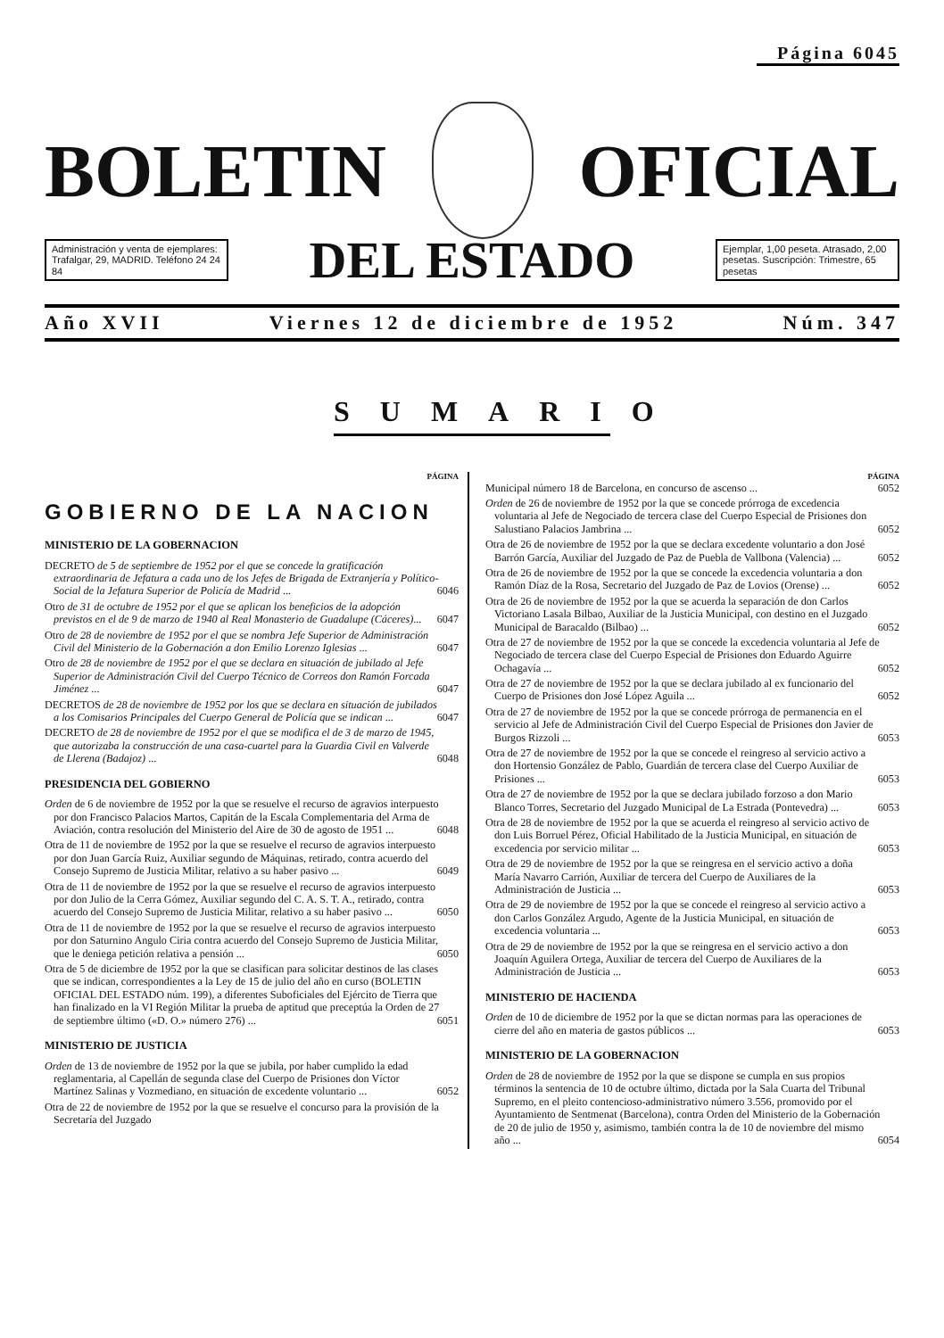Página 6045
BOLETIN OFICIAL
Administración y venta de ejemplares: Trafalgar, 29, MADRID. Teléfono 24 24 84
DEL ESTADO
Ejemplar, 1,00 peseta. Atrasado, 2,00 pesetas. Suscripción: Trimestre, 65 pesetas
Año XVII Viernes 12 de diciembre de 1952 Núm. 347
SUMARIO
PÁGINA
GOBIERNO DE LA NACION
MINISTERIO DE LA GOBERNACION
DECRETO de 5 de septiembre de 1952 por el que se concede la gratificación extraordinaria de Jefatura a cada uno de los Jefes de Brigada de Extranjería y Político-Social de la Jefatura Superior de Policía de Madrid ... 6046
Otro de 31 de octubre de 1952 por el que se aplican los beneficios de la adopción previstos en el de 9 de marzo de 1940 al Real Monasterio de Guadalupe (Cáceres)... 6047
Otro de 28 de noviembre de 1952 por el que se nombra Jefe Superior de Administración Civil del Ministerio de la Gobernación a don Emilio Lorenzo Iglesias ... 6047
Otro de 28 de noviembre de 1952 por el que se declara en situación de jubilado al Jefe Superior de Administración Civil del Cuerpo Técnico de Correos don Ramón Forcada Jiménez ... 6047
DECRETOS de 28 de noviembre de 1952 por los que se declara en situación de jubilados a los Comisarios Principales del Cuerpo General de Policía que se indican ... 6047
DECRETO de 28 de noviembre de 1952 por el que se modifica el de 3 de marzo de 1945, que autorizaba la construcción de una casa-cuartel para la Guardia Civil en Valverde de Llerena (Badajoz) ... 6048
PRESIDENCIA DEL GOBIERNO
Orden de 6 de noviembre de 1952 por la que se resuelve el recurso de agravios interpuesto por don Francisco Palacios Martos, Capitán de la Escala Complementaria del Arma de Aviación, contra resolución del Ministerio del Aire de 30 de agosto de 1951 ... 6048
Otra de 11 de noviembre de 1952 por la que se resuelve el recurso de agravios interpuesto por don Juan García Ruiz, Auxiliar segundo de Máquinas, retirado, contra acuerdo del Consejo Supremo de Justicia Militar, relativo a su haber pasivo ... 6049
Otra de 11 de noviembre de 1952 por la que se resuelve el recurso de agravios interpuesto por don Julio de la Cerra Gómez, Auxiliar segundo del C. A. S. T. A., retirado, contra acuerdo del Consejo Supremo de Justicia Militar, relativo a su haber pasivo ... 6050
Otra de 11 de noviembre de 1952 por la que se resuelve el recurso de agravios interpuesto por don Saturnino Angulo Ciria contra acuerdo del Consejo Supremo de Justicia Militar, que le deniega petición relativa a pensión ... 6050
Otra de 5 de diciembre de 1952 por la que se clasifican para solicitar destinos de las clases que se indican, correspondientes a la Ley de 15 de julio del año en curso (BOLETIN OFICIAL DEL ESTADO núm. 199), a diferentes Suboficiales del Ejército de Tierra que han finalizado en la VI Región Militar la prueba de aptitud que preceptúa la Orden de 27 de septiembre último («D. O.» número 276) ... 6051
MINISTERIO DE JUSTICIA
Orden de 13 de noviembre de 1952 por la que se jubila, por haber cumplido la edad reglamentaria, al Capellán de segunda clase del Cuerpo de Prisiones don Víctor Martínez Salinas y Vozmediano, en situación de excedente voluntario ... 6052
Otra de 22 de noviembre de 1952 por la que se resuelve el concurso para la provisión de la Secretaría del Juzgado
PÁGINA
Municipal número 18 de Barcelona, en concurso de ascenso ... 6052
Orden de 26 de noviembre de 1952 por la que se concede prórroga de excedencia voluntaria al Jefe de Negociado de tercera clase del Cuerpo Especial de Prisiones don Salustiano Palacios Jambrina ... 6052
Otra de 26 de noviembre de 1952 por la que se declara excedente voluntario a don José Barrón García, Auxiliar del Juzgado de Paz de Puebla de Vallbona (Valencia) ... 6052
Otra de 26 de noviembre de 1952 por la que se concede la excedencia voluntaria a don Ramón Díaz de la Rosa, Secretario del Juzgado de Paz de Lovios (Orense) ... 6052
Otra de 26 de noviembre de 1952 por la que se acuerda la separación de don Carlos Victoriano Lasala Bilbao, Auxiliar de la Justicia Municipal, con destino en el Juzgado Municipal de Baracaldo (Bilbao) ... 6052
Otra de 27 de noviembre de 1952 por la que se concede la excedencia voluntaria al Jefe de Negociado de tercera clase del Cuerpo Especial de Prisiones don Eduardo Aguirre Ochagavía ... 6052
Otra de 27 de noviembre de 1952 por la que se declara jubilado al ex funcionario del Cuerpo de Prisiones don José López Aguila ... 6052
Otra de 27 de noviembre de 1952 por la que se concede prórroga de permanencia en el servicio al Jefe de Administración Civil del Cuerpo Especial de Prisiones don Javier de Burgos Rizzoli ... 6053
Otra de 27 de noviembre de 1952 por la que se concede el reingreso al servicio activo a don Hortensio González de Pablo, Guardián de tercera clase del Cuerpo Auxiliar de Prisiones ... 6053
Otra de 27 de noviembre de 1952 por la que se declara jubilado forzoso a don Mario Blanco Torres, Secretario del Juzgado Municipal de La Estrada (Pontevedra) ... 6053
Otra de 28 de noviembre de 1952 por la que se acuerda el reingreso al servicio activo de don Luis Borruel Pérez, Oficial Habilitado de la Justicia Municipal, en situación de excedencia por servicio militar ... 6053
Otra de 29 de noviembre de 1952 por la que se reingresa en el servicio activo a doña María Navarro Carrión, Auxiliar de tercera del Cuerpo de Auxiliares de la Administración de Justicia ... 6053
Otra de 29 de noviembre de 1952 por la que se concede el reingreso al servicio activo a don Carlos González Argudo, Agente de la Justicia Municipal, en situación de excedencia voluntaria ... 6053
Otra de 29 de noviembre de 1952 por la que se reingresa en el servicio activo a don Joaquín Aguilera Ortega, Auxiliar de tercera del Cuerpo de Auxiliares de la Administración de Justicia ... 6053
MINISTERIO DE HACIENDA
Orden de 10 de diciembre de 1952 por la que se dictan normas para las operaciones de cierre del año en materia de gastos públicos ... 6053
MINISTERIO DE LA GOBERNACION
Orden de 28 de noviembre de 1952 por la que se dispone se cumpla en sus propios términos la sentencia de 10 de octubre último, dictada por la Sala Cuarta del Tribunal Supremo, en el pleito contencioso-administrativo número 3.556, promovido por el Ayuntamiento de Sentmenat (Barcelona), contra Orden del Ministerio de la Gobernación de 20 de julio de 1950 y, asimismo, también contra la de 10 de noviembre del mismo año ... 6054